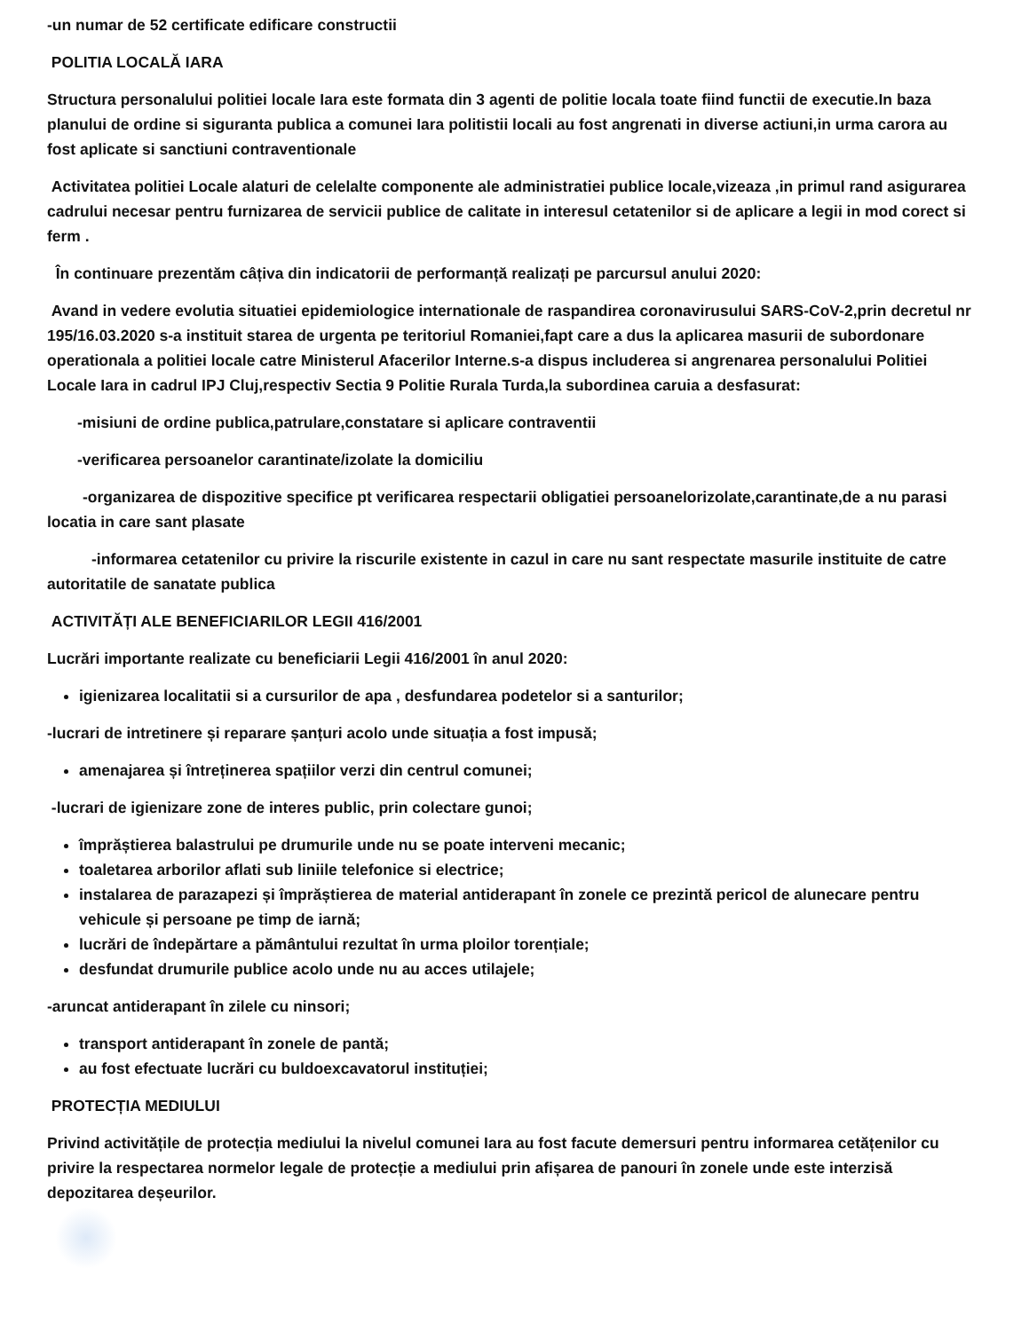-un numar de 52 certificate edificare constructii
POLITIA LOCALĂ IARA
Structura personalului politiei locale Iara este formata din 3 agenti de politie locala toate fiind functii de executie.In baza planului de ordine si siguranta publica a comunei Iara politistii locali au fost angrenati in diverse actiuni,in urma carora au fost aplicate si sanctiuni contraventionale
Activitatea politiei Locale alaturi de celelalte componente ale administratiei publice locale,vizeaza ,in primul rand asigurarea cadrului necesar pentru furnizarea de servicii publice de calitate in interesul cetatenilor si de aplicare a legii in mod corect si ferm .
În continuare prezentăm câțiva din indicatorii de performanță realizați pe parcursul anului 2020:
Avand in vedere evolutia situatiei epidemiologice internationale de raspandirea coronavirusului SARS-CoV-2,prin decretul nr 195/16.03.2020 s-a instituit starea de urgenta pe teritoriul Romaniei,fapt care a dus la aplicarea masurii de subordonare operationala a politiei locale catre Ministerul Afacerilor Interne.s-a dispus includerea si angrenarea personalului Politiei Locale Iara in cadrul IPJ Cluj,respectiv Sectia 9 Politie Rurala Turda,la subordinea caruia a desfasurat:
-misiuni de ordine publica,patrulare,constatare si aplicare contraventii
-verificarea persoanelor carantinate/izolate la domiciliu
-organizarea de dispozitive specifice pt verificarea respectarii obligatiei persoanelorizolate,carantinate,de a nu parasi locatia in care sant plasate
-informarea cetatenilor cu privire la riscurile existente in cazul in care nu sant respectate masurile instituite de catre autoritatile de sanatate publica
ACTIVITĂȚI ALE BENEFICIARILOR LEGII 416/2001
Lucrări importante realizate cu beneficiarii Legii 416/2001 în anul 2020:
igienizarea localitatii si a cursurilor de apa , desfundarea podetelor si a santurilor;
-lucrari de intretinere și reparare șanțuri acolo unde situația a fost impusă;
amenajarea și întreținerea spațiilor verzi din centrul comunei;
-lucrari de igienizare zone de interes public, prin colectare gunoi;
împrăștierea balastrului pe drumurile unde nu se poate interveni mecanic;
toaletarea arborilor aflati sub liniile telefonice si electrice;
instalarea de parazapezi și împrăștierea de material antiderapant în zonele ce prezintă pericol de alunecare pentru vehicule și persoane pe timp de iarnă;
lucrări de îndepărtare a pământului rezultat în urma ploilor torențiale;
desfundat drumurile publice acolo unde nu au acces utilajele;
-aruncat antiderapant în zilele cu ninsori;
transport antiderapant în zonele de pantă;
au fost efectuate lucrări cu buldoexcavatorul instituției;
PROTECȚIA MEDIULUI
Privind activitățile de protecția mediului la nivelul comunei Iara au fost facute demersuri pentru informarea cetățenilor cu privire la respectarea normelor legale de protecție a mediului prin afișarea de panouri în zonele unde este interzisă depozitarea deșeurilor.